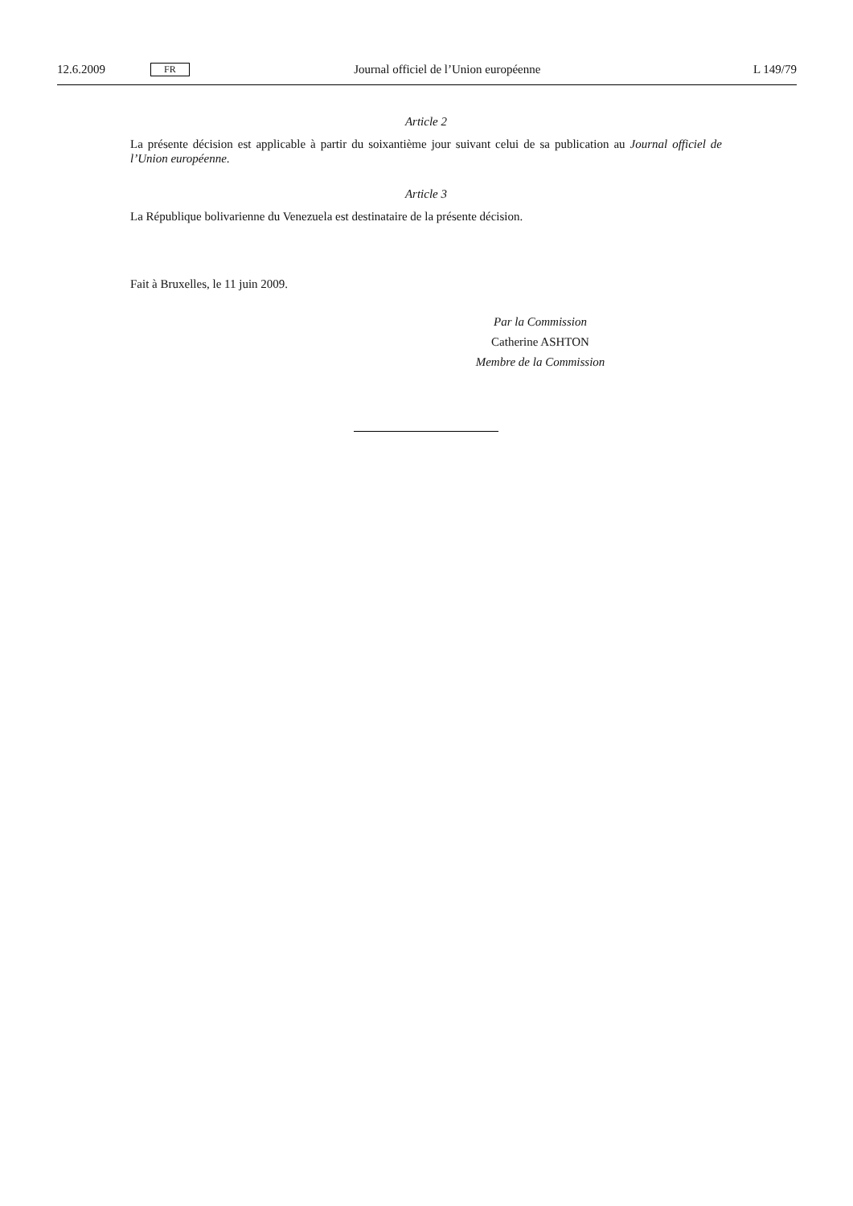12.6.2009 FR Journal officiel de l’Union européenne L 149/79
Article 2
La présente décision est applicable à partir du soixantième jour suivant celui de sa publication au Journal officiel de l’Union européenne.
Article 3
La République bolivarienne du Venezuela est destinataire de la présente décision.
Fait à Bruxelles, le 11 juin 2009.
Par la Commission
Catherine ASHTON
Membre de la Commission